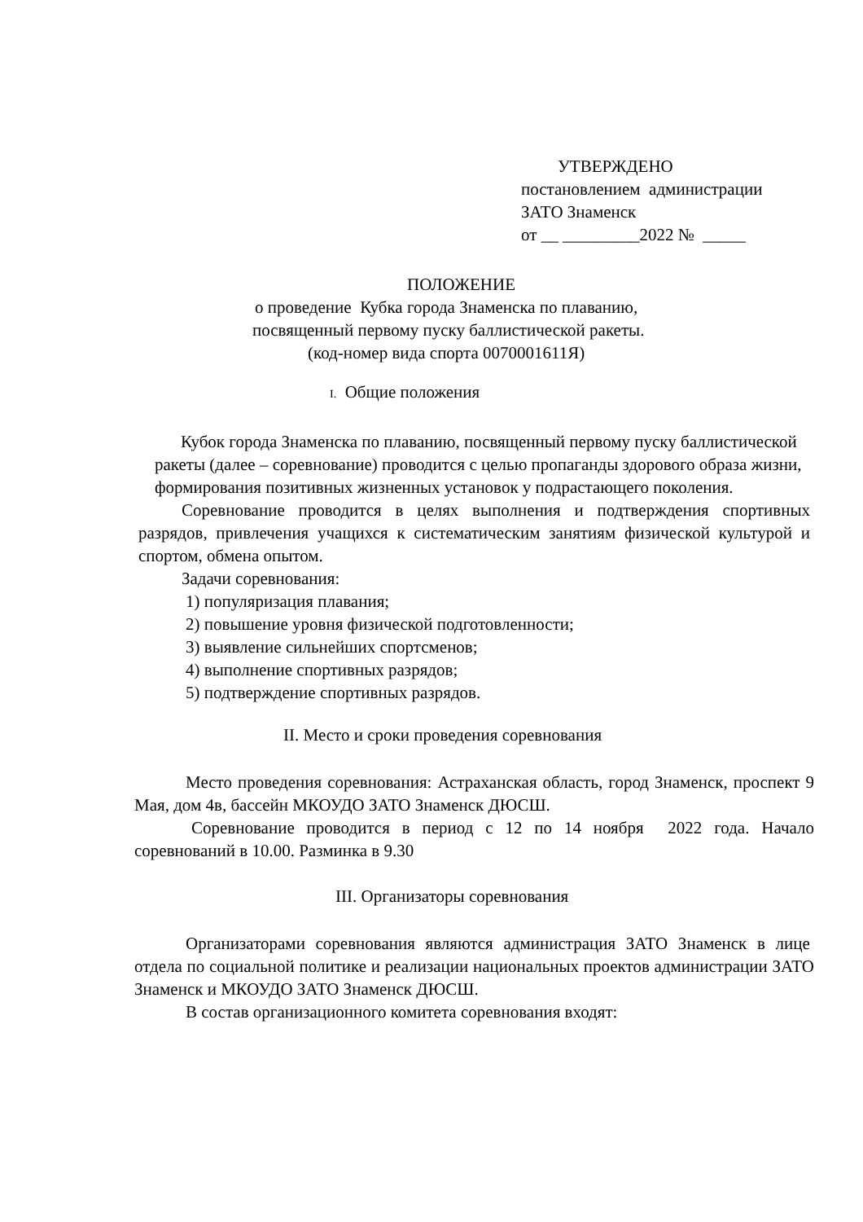УТВЕРЖДЕНО
постановлением администрации
ЗАТО Знаменск
от __ _________2022 № _____
ПОЛОЖЕНИЕ
о проведение Кубка города Знаменска по плаванию,
посвященный первому пуску баллистической ракеты.
(код-номер вида спорта 0070001611Я)
I. Общие положения
Кубок города Знаменска по плаванию, посвященный первому пуску баллистической ракеты (далее – соревнование) проводится с целью пропаганды здорового образа жизни, формирования позитивных жизненных установок у подрастающего поколения.
Соревнование проводится в целях выполнения и подтверждения спортивных разрядов, привлечения учащихся к систематическим занятиям физической культурой и спортом, обмена опытом.
Задачи соревнования:
1) популяризация плавания;
2) повышение уровня физической подготовленности;
3) выявление сильнейших спортсменов;
4) выполнение спортивных разрядов;
5) подтверждение спортивных разрядов.
II. Место и сроки проведения соревнования
Место проведения соревнования: Астраханская область, город Знаменск, проспект 9 Мая, дом 4в, бассейн МКОУДО ЗАТО Знаменск ДЮСШ.
Соревнование проводится в период с 12 по 14 ноября 2022 года. Начало соревнований в 10.00. Разминка в 9.30
III. Организаторы соревнования
Организаторами соревнования являются администрация ЗАТО Знаменск в лице отдела по социальной политике и реализации национальных проектов администрации ЗАТО Знаменск и МКОУДО ЗАТО Знаменск ДЮСШ.
В состав организационного комитета соревнования входят: